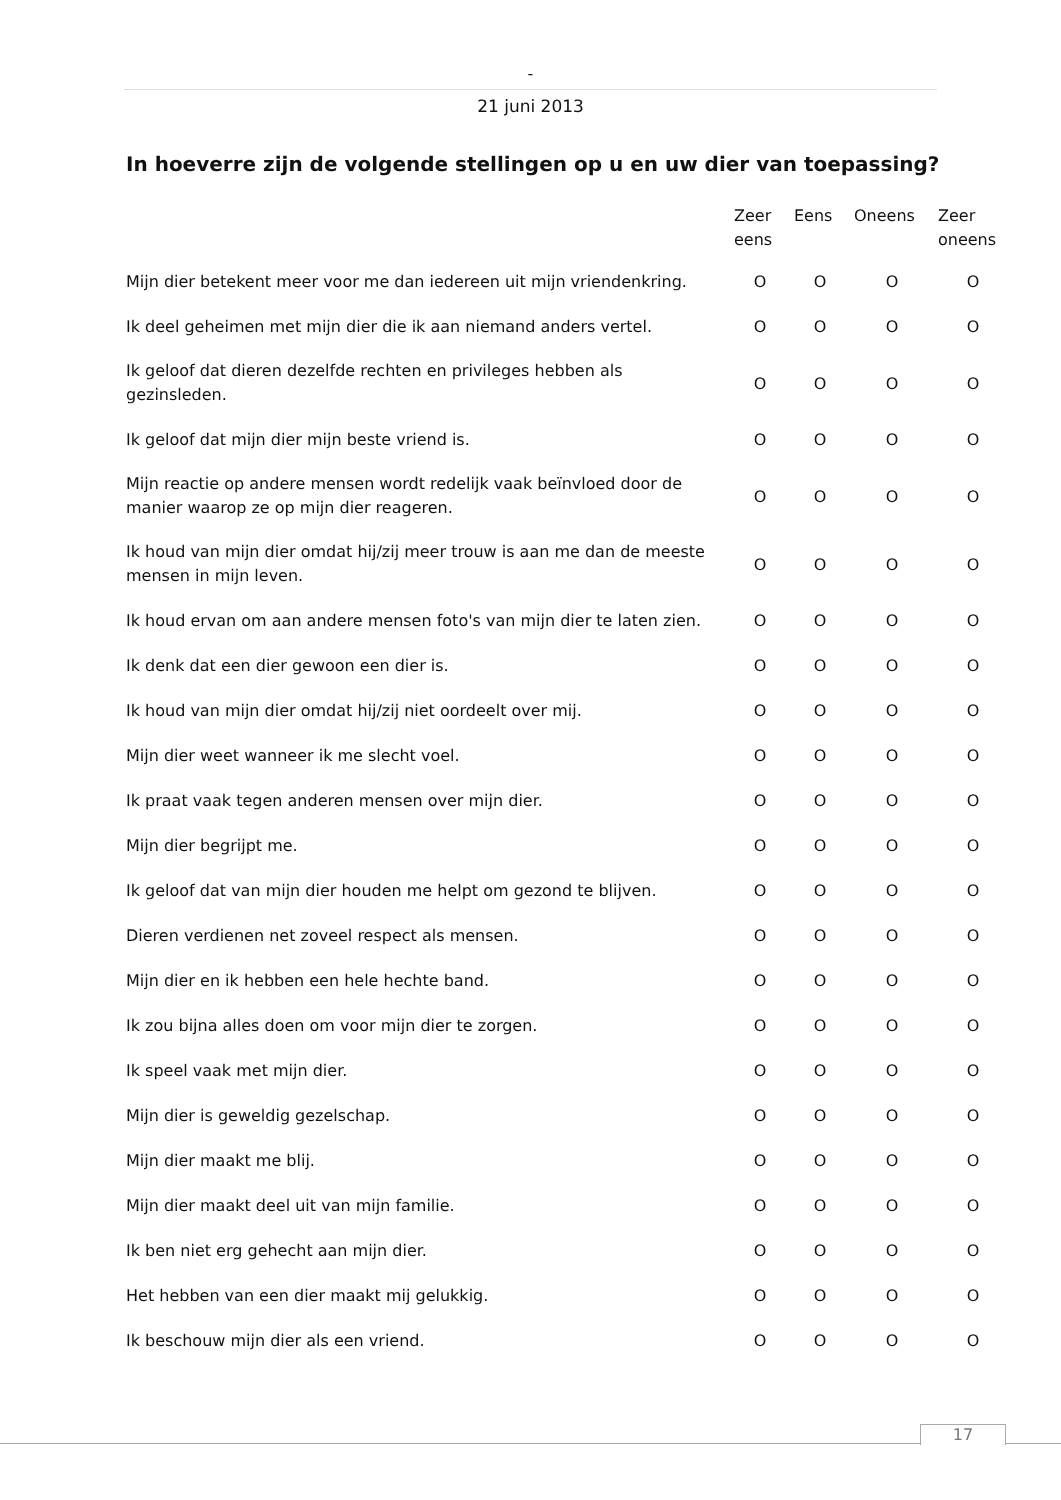-
21 juni 2013
In hoeverre zijn de volgende stellingen op u en uw dier van toepassing?
| | Zeer eens | Eens | Oneens | Zeer oneens |
| --- | --- | --- | --- | --- |
| Mijn dier betekent meer voor me dan iedereen uit mijn vriendenkring. | O | O | O | O |
| Ik deel geheimen met mijn dier die ik aan niemand anders vertel. | O | O | O | O |
| Ik geloof dat dieren dezelfde rechten en privileges hebben als gezinsleden. | O | O | O | O |
| Ik geloof dat mijn dier mijn beste vriend is. | O | O | O | O |
| Mijn reactie op andere mensen wordt redelijk vaak beïnvloed door de manier waarop ze op mijn dier reageren. | O | O | O | O |
| Ik houd van mijn dier omdat hij/zij meer trouw is aan me dan de meeste mensen in mijn leven. | O | O | O | O |
| Ik houd ervan om aan andere mensen foto's van mijn dier te laten zien. | O | O | O | O |
| Ik denk dat een dier gewoon een dier is. | O | O | O | O |
| Ik houd van mijn dier omdat hij/zij niet oordeelt over mij. | O | O | O | O |
| Mijn dier weet wanneer ik me slecht voel. | O | O | O | O |
| Ik praat vaak tegen anderen mensen over mijn dier. | O | O | O | O |
| Mijn dier begrijpt me. | O | O | O | O |
| Ik geloof dat van mijn dier houden me helpt om gezond te blijven. | O | O | O | O |
| Dieren verdienen net zoveel respect als mensen. | O | O | O | O |
| Mijn dier en ik hebben een hele hechte band. | O | O | O | O |
| Ik zou bijna alles doen om voor mijn dier te zorgen. | O | O | O | O |
| Ik speel vaak met mijn dier. | O | O | O | O |
| Mijn dier is geweldig gezelschap. | O | O | O | O |
| Mijn dier maakt me blij. | O | O | O | O |
| Mijn dier maakt deel uit van mijn familie. | O | O | O | O |
| Ik ben niet erg gehecht aan mijn dier. | O | O | O | O |
| Het hebben van een dier maakt mij gelukkig. | O | O | O | O |
| Ik beschouw mijn dier als een vriend. | O | O | O | O |
17